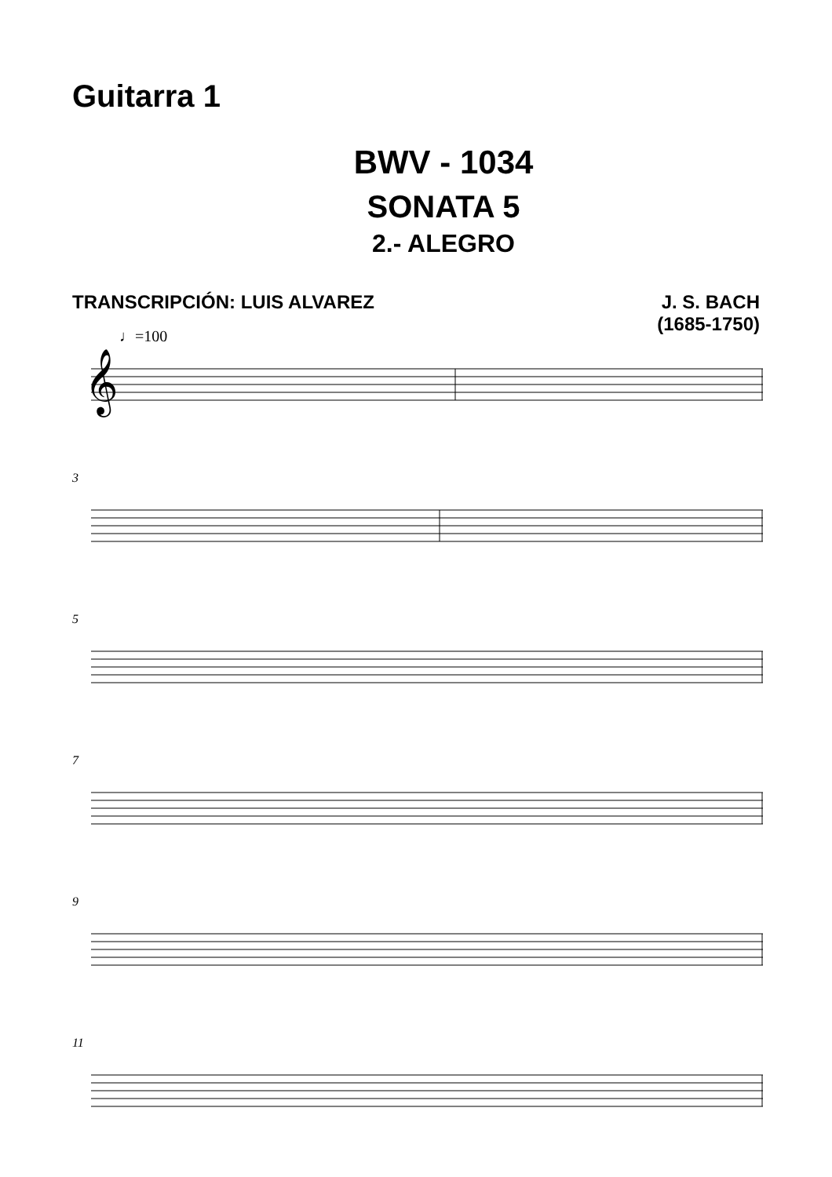Guitarra 1
BWV - 1034
SONATA 5
2.- ALEGRO
TRANSCRIPCIÓN: LUIS ALVAREZ J. S. BACH
(1685-1750)
♩=100
𝄞
3
5
7
9
11